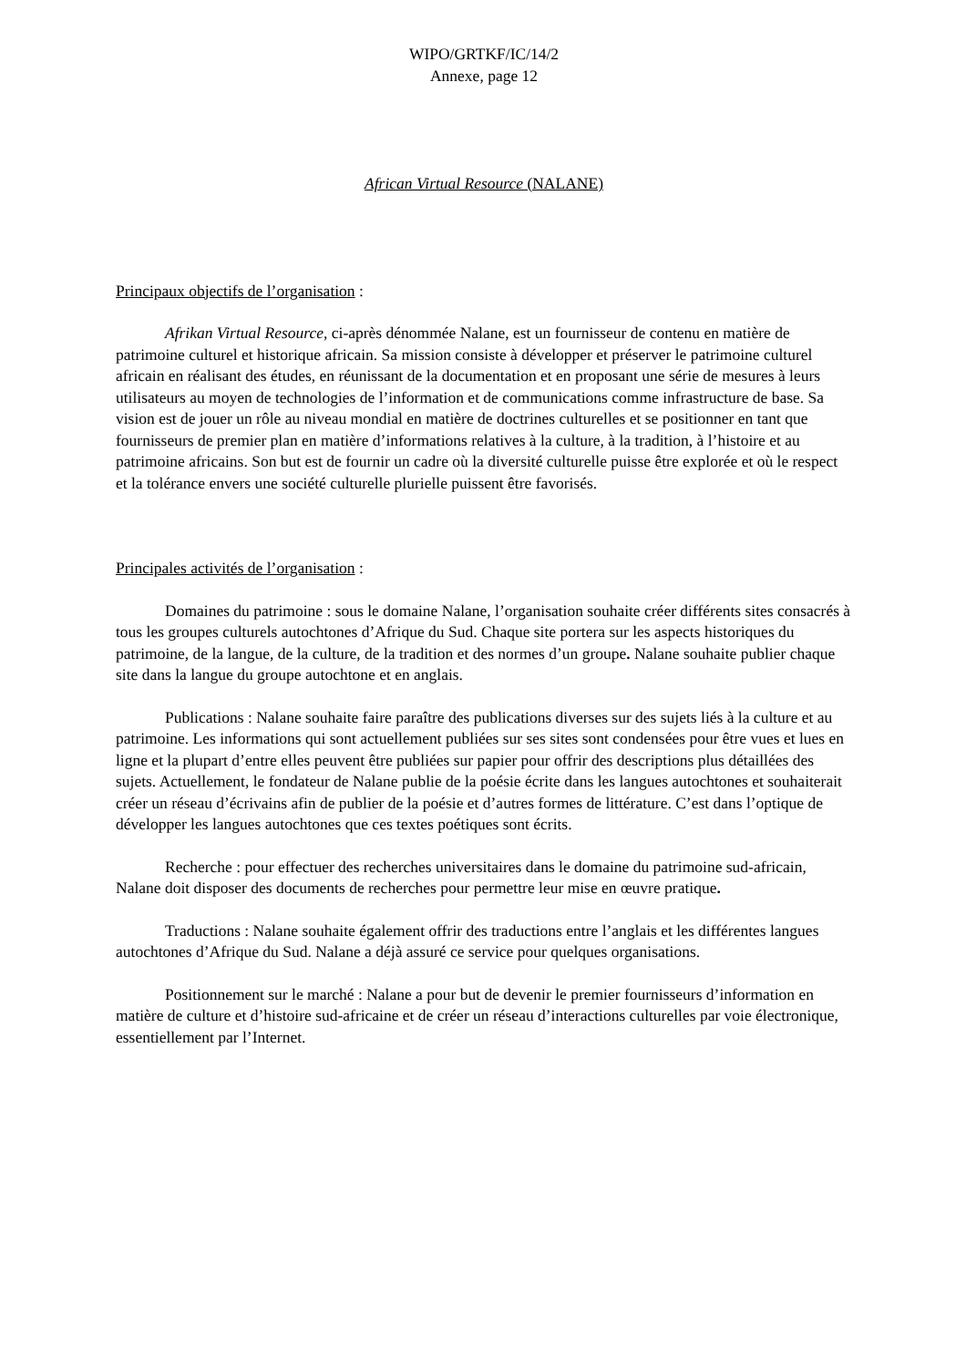WIPO/GRTKF/IC/14/2
Annexe, page 12
African Virtual Resource (NALANE)
Principaux objectifs de l’organisation :
Afrikan Virtual Resource, ci-après dénommée Nalane, est un fournisseur de contenu en matière de patrimoine culturel et historique africain. Sa mission consiste à développer et préserver le patrimoine culturel africain en réalisant des études, en réunissant de la documentation et en proposant une série de mesures à leurs utilisateurs au moyen de technologies de l’information et de communications comme infrastructure de base. Sa vision est de jouer un rôle au niveau mondial en matière de doctrines culturelles et se positionner en tant que fournisseurs de premier plan en matière d’informations relatives à la culture, à la tradition, à l’histoire et au patrimoine africains. Son but est de fournir un cadre où la diversité culturelle puisse être explorée et où le respect et la tolérance envers une société culturelle plurielle puissent être favorisés.
Principales activités de l’organisation :
Domaines du patrimoine : sous le domaine Nalane, l’organisation souhaite créer différents sites consacrés à tous les groupes culturels autochtones d’Afrique du Sud. Chaque site portera sur les aspects historiques du patrimoine, de la langue, de la culture, de la tradition et des normes d’un groupe. Nalane souhaite publier chaque site dans la langue du groupe autochtone et en anglais.
Publications : Nalane souhaite faire paraître des publications diverses sur des sujets liés à la culture et au patrimoine. Les informations qui sont actuellement publiées sur ses sites sont condensées pour être vues et lues en ligne et la plupart d’entre elles peuvent être publiées sur papier pour offrir des descriptions plus détaillées des sujets. Actuellement, le fondateur de Nalane publie de la poésie écrite dans les langues autochtones et souhaiterait créer un réseau d’écrivains afin de publier de la poésie et d’autres formes de littérature. C’est dans l’optique de développer les langues autochtones que ces textes poétiques sont écrits.
Recherche : pour effectuer des recherches universitaires dans le domaine du patrimoine sud-africain, Nalane doit disposer des documents de recherches pour permettre leur mise en œuvre pratique.
Traductions : Nalane souhaite également offrir des traductions entre l’anglais et les différentes langues autochtones d’Afrique du Sud. Nalane a déjà assuré ce service pour quelques organisations.
Positionnement sur le marché : Nalane a pour but de devenir le premier fournisseurs d’information en matière de culture et d’histoire sud-africaine et de créer un réseau d’interactions culturelles par voie électronique, essentiellement par l’Internet.